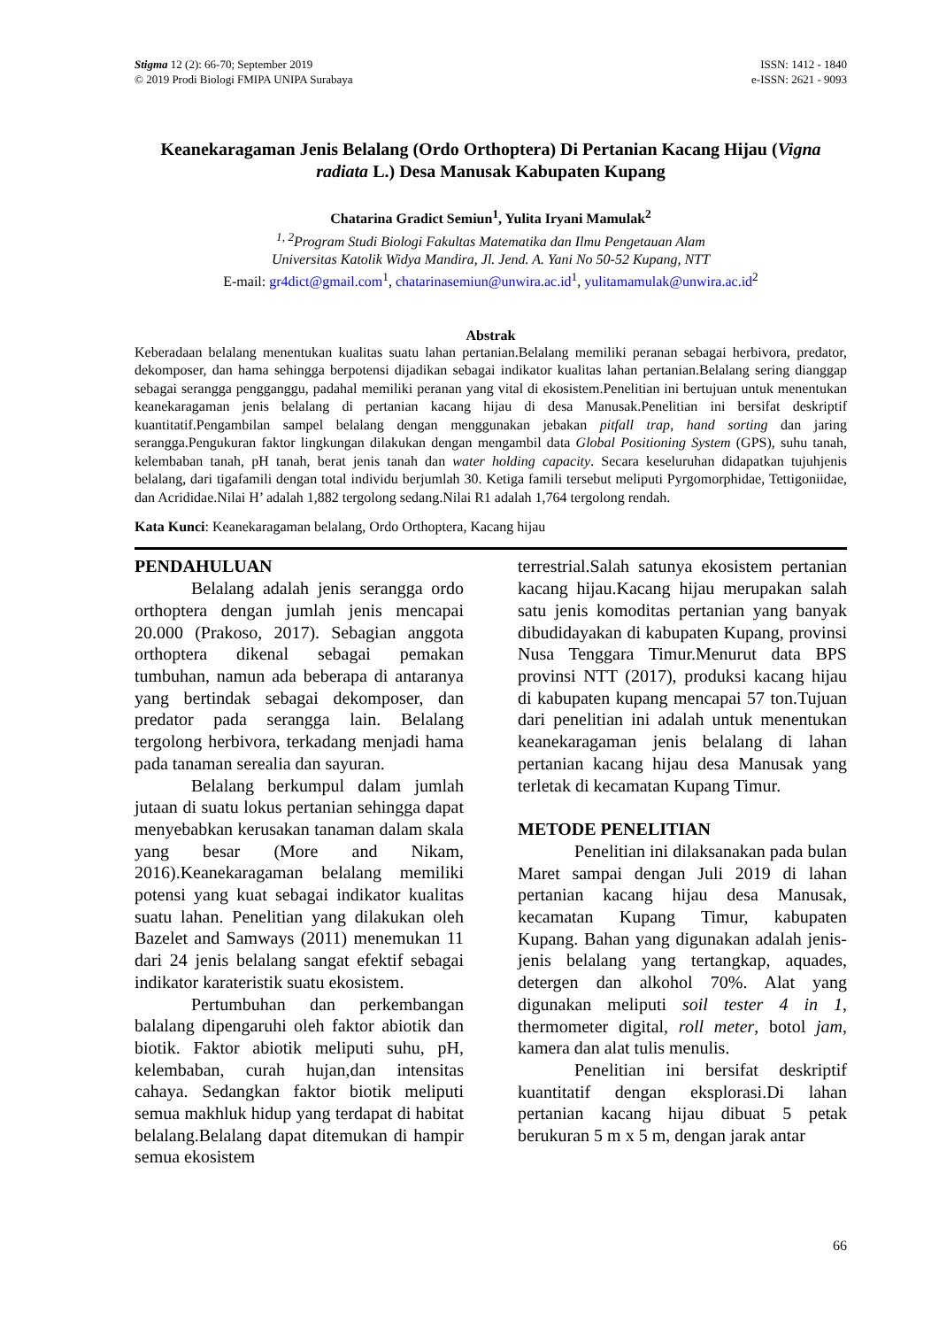Stigma 12 (2): 66-70; September 2019
© 2019 Prodi Biologi FMIPA UNIPA Surabaya
ISSN: 1412 - 1840
e-ISSN: 2621 - 9093
Keanekaragaman Jenis Belalang (Ordo Orthoptera) Di Pertanian Kacang Hijau (Vigna radiata L.) Desa Manusak Kabupaten Kupang
Chatarina Gradict Semiun<sup>1</sup>, Yulita Iryani Mamulak<sup>2</sup>
<sup>1, 2</sup>Program Studi Biologi Fakultas Matematika dan Ilmu Pengetauan Alam
Universitas Katolik Widya Mandira, Jl. Jend. A. Yani No 50-52 Kupang, NTT
E-mail: gr4dict@gmail.com<sup>1</sup>, chatarinasemiun@unwira.ac.id<sup>1</sup>, yulitamamulak@unwira.ac.id<sup>2</sup>
Abstrak
Keberadaan belalang menentukan kualitas suatu lahan pertanian.Belalang memiliki peranan sebagai herbivora, predator, dekomposer, dan hama sehingga berpotensi dijadikan sebagai indikator kualitas lahan pertanian.Belalang sering dianggap sebagai serangga pengganggu, padahal memiliki peranan yang vital di ekosistem.Penelitian ini bertujuan untuk menentukan keanekaragaman jenis belalang di pertanian kacang hijau di desa Manusak.Penelitian ini bersifat deskriptif kuantitatif.Pengambilan sampel belalang dengan menggunakan jebakan pitfall trap, hand sorting dan jaring serangga.Pengukuran faktor lingkungan dilakukan dengan mengambil data Global Positioning System (GPS), suhu tanah, kelembaban tanah, pH tanah, berat jenis tanah dan water holding capacity. Secara keseluruhan didapatkan tujuhjenis belalang, dari tigafamili dengan total individu berjumlah 30. Ketiga famili tersebut meliputi Pyrgomorphidae, Tettigoniidae, dan Acrididae.Nilai H’ adalah 1,882 tergolong sedang.Nilai R1 adalah 1,764 tergolong rendah.
Kata Kunci: Keanekaragaman belalang, Ordo Orthoptera, Kacang hijau
PENDAHULUAN
Belalang adalah jenis serangga ordo orthoptera dengan jumlah jenis mencapai 20.000 (Prakoso, 2017). Sebagian anggota orthoptera dikenal sebagai pemakan tumbuhan, namun ada beberapa di antaranya yang bertindak sebagai dekomposer, dan predator pada serangga lain. Belalang tergolong herbivora, terkadang menjadi hama pada tanaman serealia dan sayuran.
Belalang berkumpul dalam jumlah jutaan di suatu lokus pertanian sehingga dapat menyebabkan kerusakan tanaman dalam skala yang besar (More and Nikam, 2016).Keanekaragaman belalang memiliki potensi yang kuat sebagai indikator kualitas suatu lahan. Penelitian yang dilakukan oleh Bazelet and Samways (2011) menemukan 11 dari 24 jenis belalang sangat efektif sebagai indikator karateristik suatu ekosistem.
Pertumbuhan dan perkembangan balalang dipengaruhi oleh faktor abiotik dan biotik. Faktor abiotik meliputi suhu, pH, kelembaban, curah hujan,dan intensitas cahaya. Sedangkan faktor biotik meliputi semua makhluk hidup yang terdapat di habitat belalang.Belalang dapat ditemukan di hampir semua ekosistem
terrestrial.Salah satunya ekosistem pertanian kacang hijau.Kacang hijau merupakan salah satu jenis komoditas pertanian yang banyak dibudidayakan di kabupaten Kupang, provinsi Nusa Tenggara Timur.Menurut data BPS provinsi NTT (2017), produksi kacang hijau di kabupaten kupang mencapai 57 ton.Tujuan dari penelitian ini adalah untuk menentukan keanekaragaman jenis belalang di lahan pertanian kacang hijau desa Manusak yang terletak di kecamatan Kupang Timur.
METODE PENELITIAN
Penelitian ini dilaksanakan pada bulan Maret sampai dengan Juli 2019 di lahan pertanian kacang hijau desa Manusak, kecamatan Kupang Timur, kabupaten Kupang. Bahan yang digunakan adalah jenis-jenis belalang yang tertangkap, aquades, detergen dan alkohol 70%. Alat yang digunakan meliputi soil tester 4 in 1, thermometer digital, roll meter, botol jam, kamera dan alat tulis menulis.
Penelitian ini bersifat deskriptif kuantitatif dengan eksplorasi.Di lahan pertanian kacang hijau dibuat 5 petak berukuran 5 m x 5 m, dengan jarak antar
66